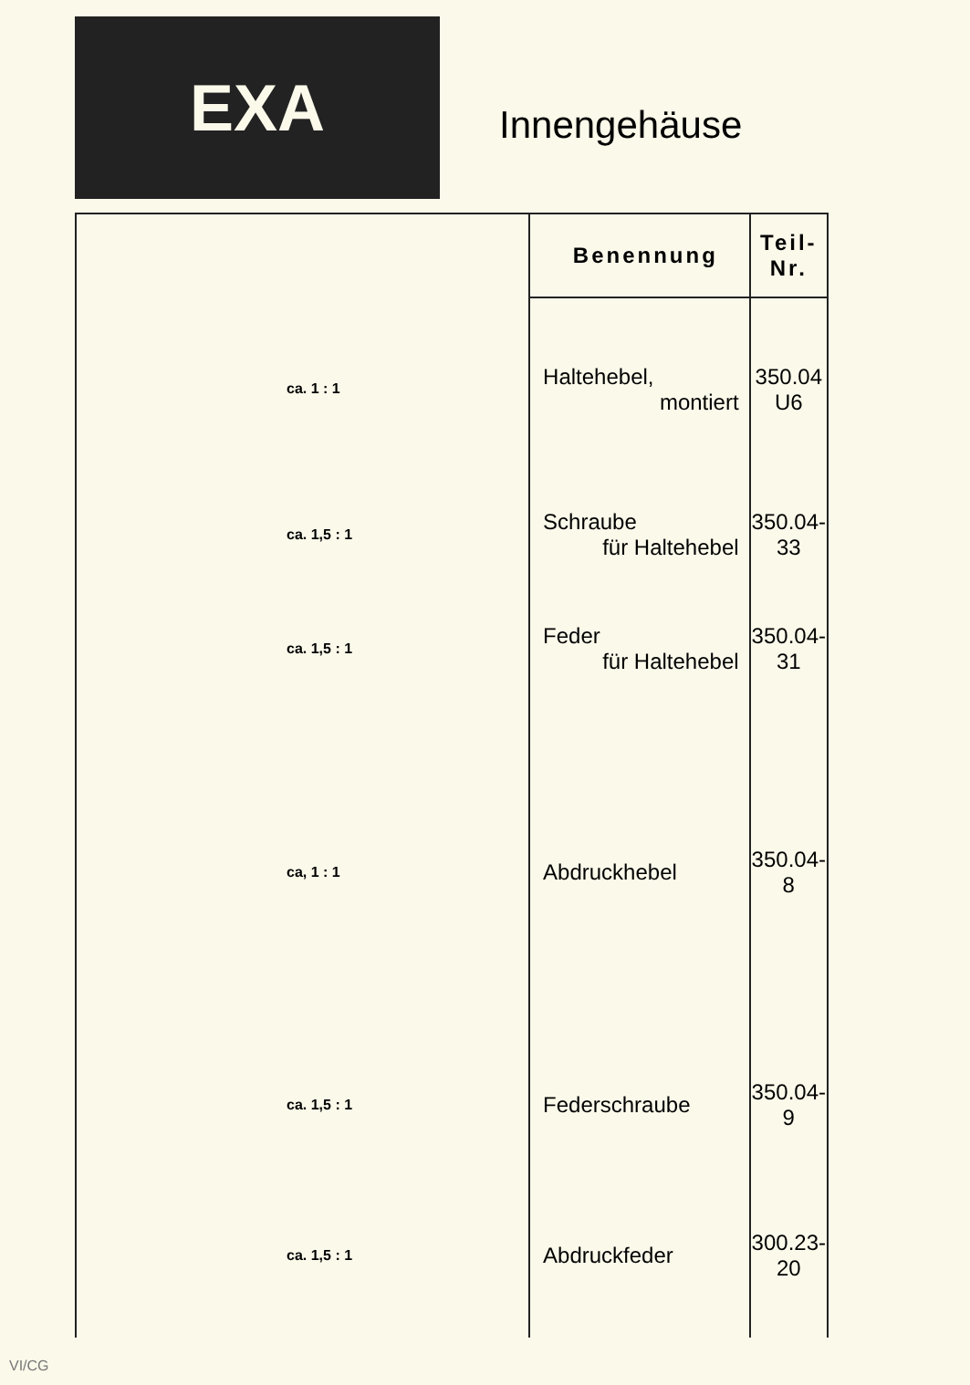EXA
Innengehäuse
| | Benennung | Teil-Nr. |
| --- | --- | --- |
| ca. 1 : 1 | Haltehebel, montiert | 350.04 U6 |
| ca. 1,5 : 1 | Schraube für Haltehebel | 350.04-33 |
| ca. 1,5 : 1 | Feder für Haltehebel | 350.04-31 |
| ca, 1 : 1 | Abdruckhebel | 350.04-8 |
| ca. 1,5 : 1 | Federschraube | 350.04-9 |
| ca. 1,5 : 1 | Abdruckfeder | 300.23-20 |
VI/CG